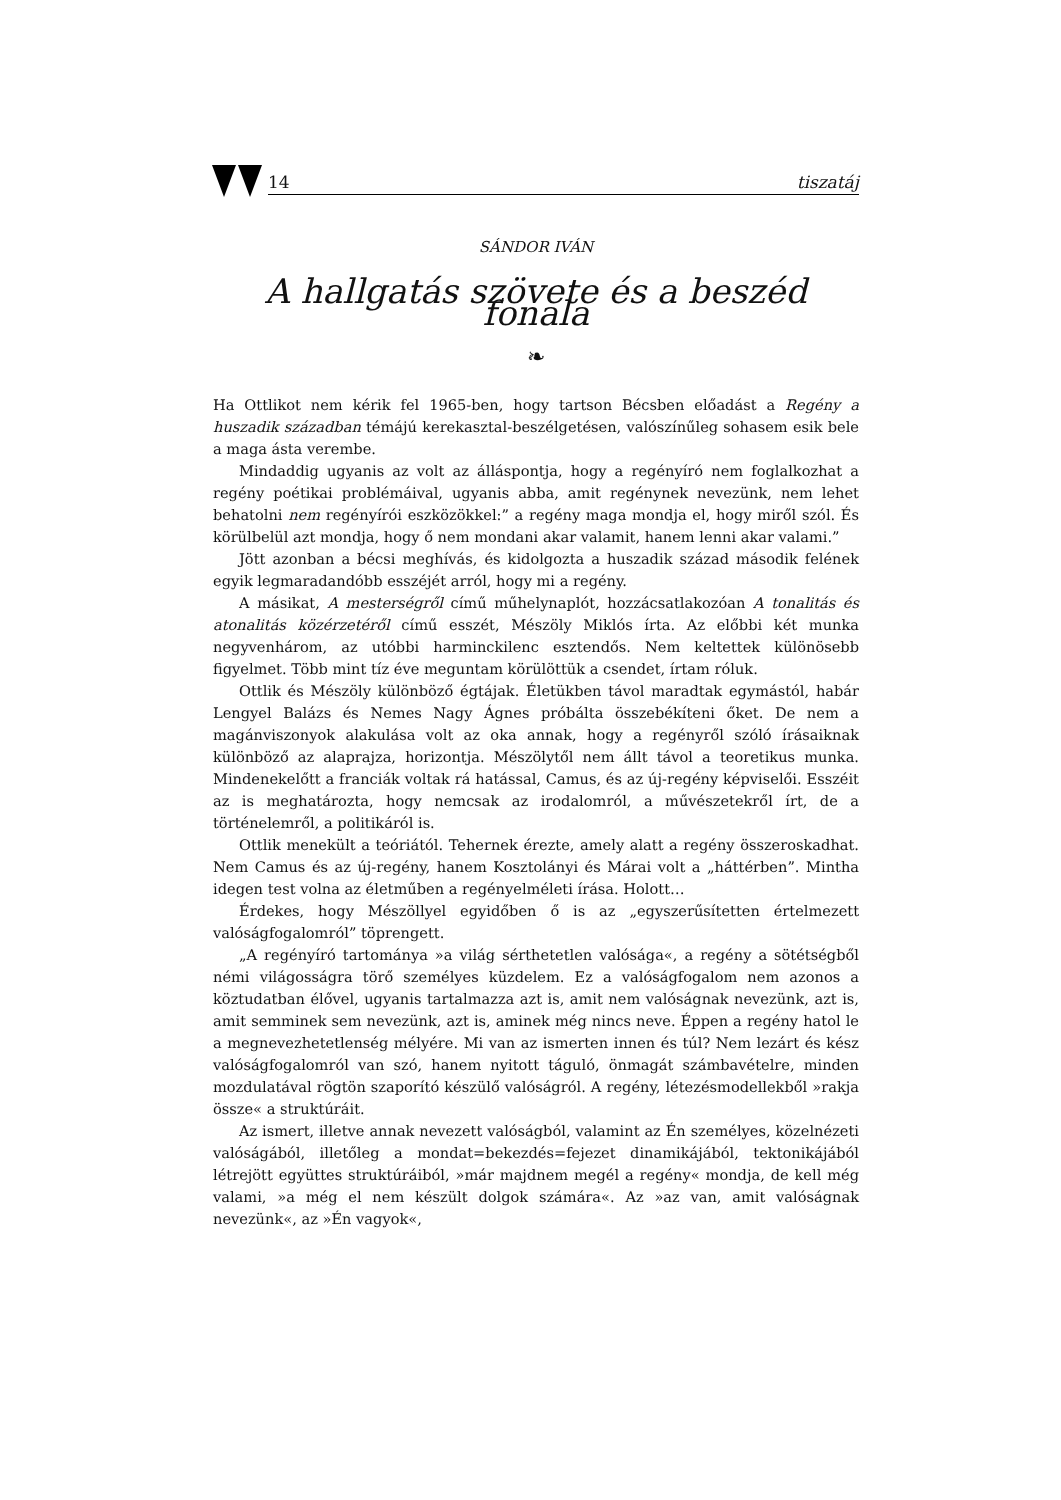14 tiszatáj
SÁNDOR IVÁN
A hallgatás szövete és a beszéd fonala
❧
Ha Ottlikot nem kérik fel 1965-ben, hogy tartson Bécsben előadást a Regény a huszadik században témájú kerekasztal-beszélgetésen, valószínűleg sohasem esik bele a maga ásta verembe.
Mindaddig ugyanis az volt az álláspontja, hogy a regényíró nem foglalkozhat a regény poétikai problémáival, ugyanis abba, amit regénynek nevezünk, nem lehet behatolni nem regényírói eszközökkel:” a regény maga mondja el, hogy miről szól. És körülbelül azt mondja, hogy ő nem mondani akar valamit, hanem lenni akar valami.”
Jött azonban a bécsi meghívás, és kidolgozta a huszadik század második felének egyik legmaradandóbb esszéjét arról, hogy mi a regény.
A másikat, A mesterségről című műhelynaplót, hozzácsatlakozóan A tonalitás és atonalitás közérzetéről című esszét, Mészöly Miklós írta. Az előbbi két munka negyvenhárom, az utóbbi harminckilenc esztendős. Nem keltettek különösebb figyelmet. Több mint tíz éve meguntam körülöttük a csendet, írtam róluk.
Ottlik és Mészöly különböző égtájak. Életükben távol maradtak egymástól, habár Lengyel Balázs és Nemes Nagy Ágnes próbálta összebékíteni őket. De nem a magánviszonyok alakulása volt az oka annak, hogy a regényről szóló írásaiknak különböző az alaprajza, horizontja. Mészölytől nem állt távol a teoretikus munka. Mindenekelőtt a franciák voltak rá hatással, Camus, és az új-regény képviselői. Esszéit az is meghatározta, hogy nemcsak az irodalomról, a művészetekről írt, de a történelemről, a politikáról is.
Ottlik menekült a teóriától. Tehernek érezte, amely alatt a regény összeroskadhat. Nem Camus és az új-regény, hanem Kosztolányi és Márai volt a „háttérben”. Mintha idegen test volna az életműben a regényelméleti írása. Holott…
Érdekes, hogy Mészöllyel egyidőben ő is az „egyszerűsítetten értelmezett valóságfogalomról” töprengett.
„A regényíró tartománya »a világ sérthetetlen valósága«, a regény a sötétségből némi világosságra törő személyes küzdelem. Ez a valóságfogalom nem azonos a köztudatban élővel, ugyanis tartalmazza azt is, amit nem valóságnak nevezünk, azt is, amit semminek sem nevezünk, azt is, aminek még nincs neve. Éppen a regény hatol le a megnevezhetetlenség mélyére. Mi van az ismerten innen és túl? Nem lezárt és kész valóságfogalomról van szó, hanem nyitott táguló, önmagát számbavételre, minden mozdulatával rögtön szaporító készülő valóságról. A regény, létezésmodellekből »rakja össze« a struktúráit.
Az ismert, illetve annak nevezett valóságból, valamint az Én személyes, közelnézeti valóságából, illetőleg a mondat=bekezdés=fejezet dinamikájából, tektonikájából létrejött együttes struktúráiból, »már majdnem megél a regény« mondja, de kell még valami, »a még el nem készült dolgok számára«. Az »az van, amit valóságnak nevezünk«, az »Én vagyok«,